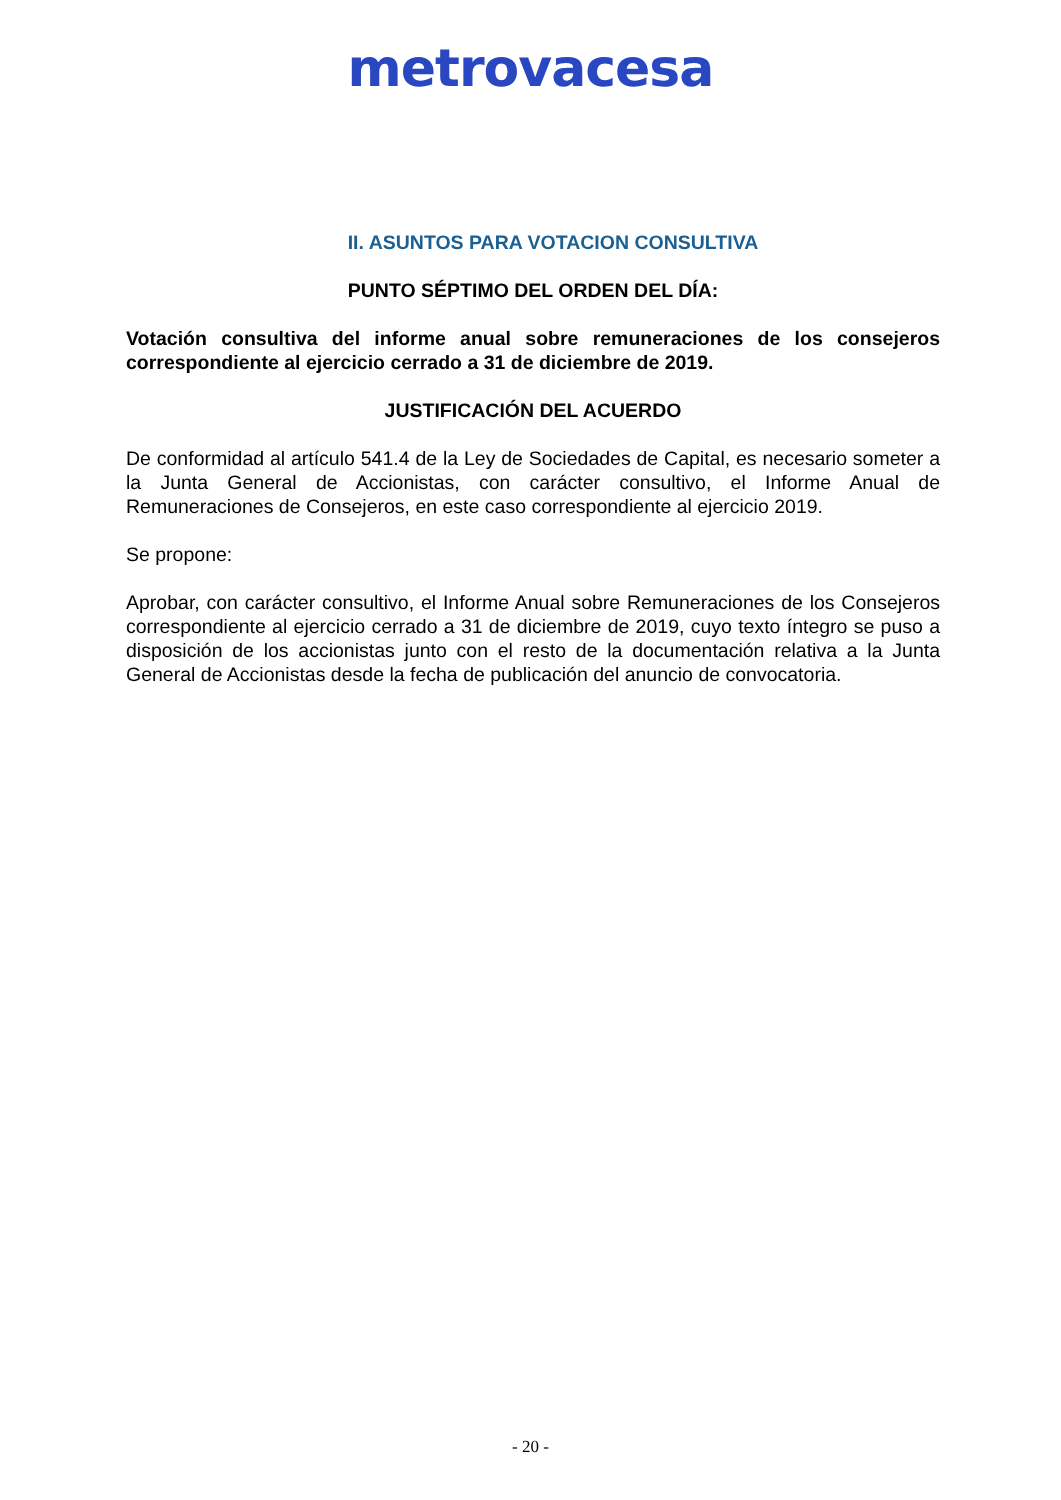metrovacesa
II. ASUNTOS PARA VOTACION CONSULTIVA
PUNTO SÉPTIMO DEL ORDEN DEL DÍA:
Votación consultiva del informe anual sobre remuneraciones de los consejeros correspondiente al ejercicio cerrado a 31 de diciembre de 2019.
JUSTIFICACIÓN DEL ACUERDO
De conformidad al artículo 541.4 de la Ley de Sociedades de Capital, es necesario someter a la Junta General de Accionistas, con carácter consultivo, el Informe Anual de Remuneraciones de Consejeros, en este caso correspondiente al ejercicio 2019.
Se propone:
Aprobar, con carácter consultivo, el Informe Anual sobre Remuneraciones de los Consejeros correspondiente al ejercicio cerrado a 31 de diciembre de 2019, cuyo texto íntegro se puso a disposición de los accionistas junto con el resto de la documentación relativa a la Junta General de Accionistas desde la fecha de publicación del anuncio de convocatoria.
- 20 -